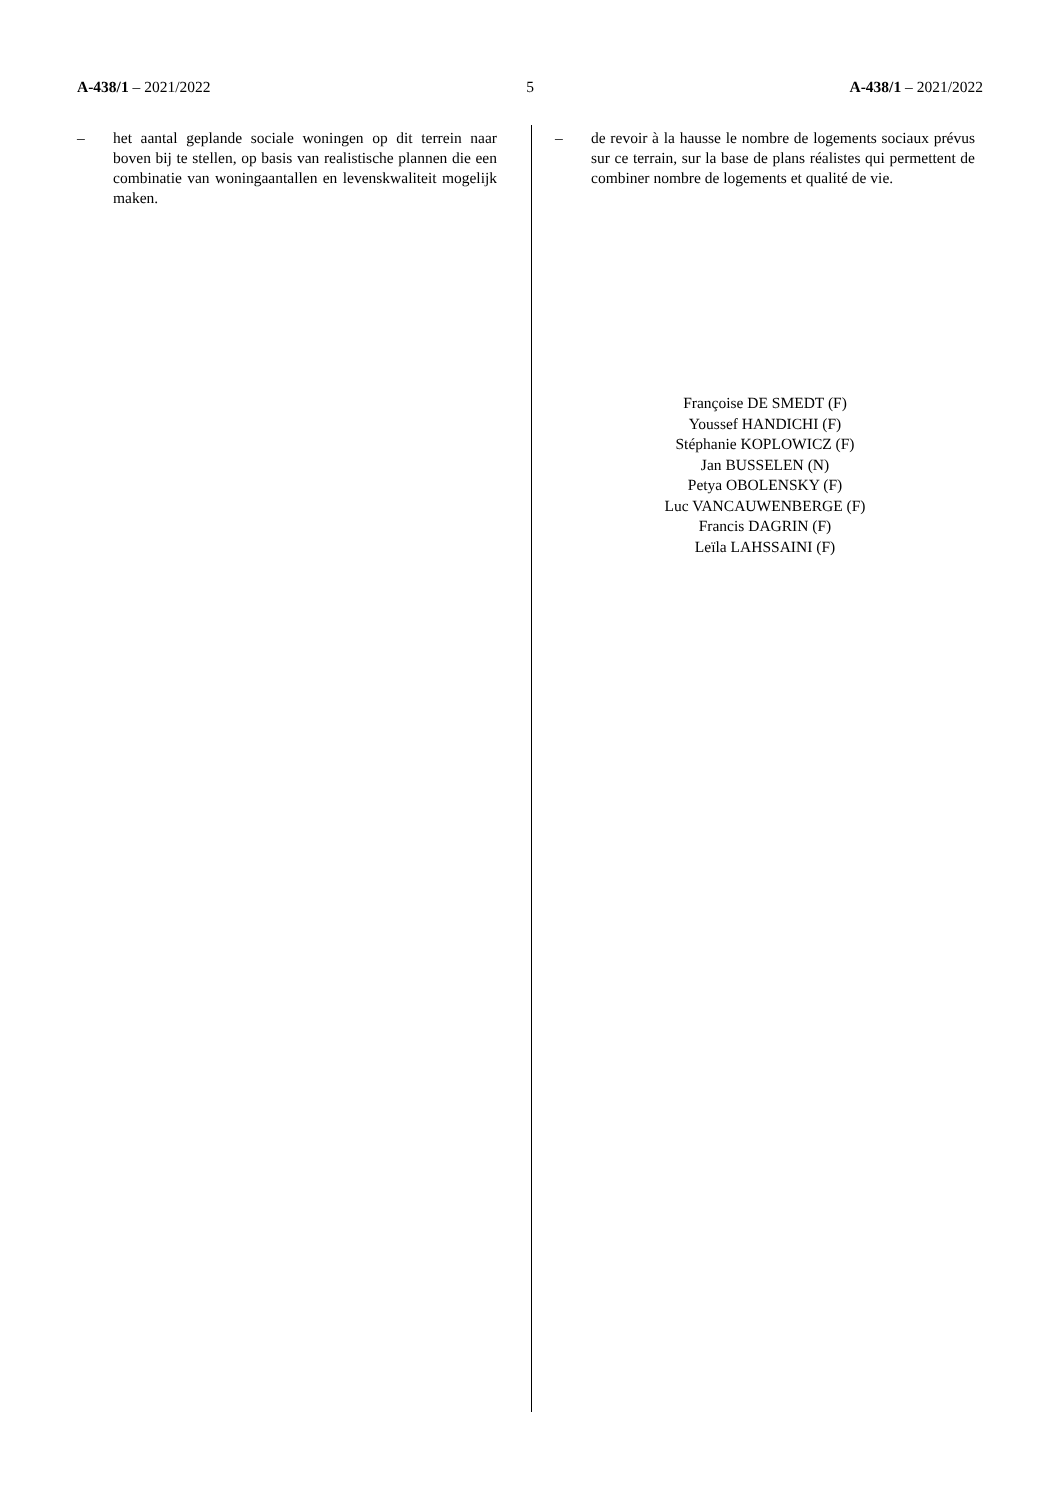A-438/1 – 2021/2022 5 A-438/1 – 2021/2022
– het aantal geplande sociale woningen op dit terrein naar boven bij te stellen, op basis van realistische plannen die een combinatie van woningaantallen en levenskwaliteit mogelijk maken.
– de revoir à la hausse le nombre de logements sociaux prévus sur ce terrain, sur la base de plans réalistes qui permettent de combiner nombre de logements et qualité de vie.
Françoise DE SMEDT (F)
Youssef HANDICHI (F)
Stéphanie KOPLOWICZ (F)
Jan BUSSELEN (N)
Petya OBOLENSKY (F)
Luc VANCAUWENBERGE (F)
Francis DAGRIN (F)
Leïla LAHSSAINI (F)